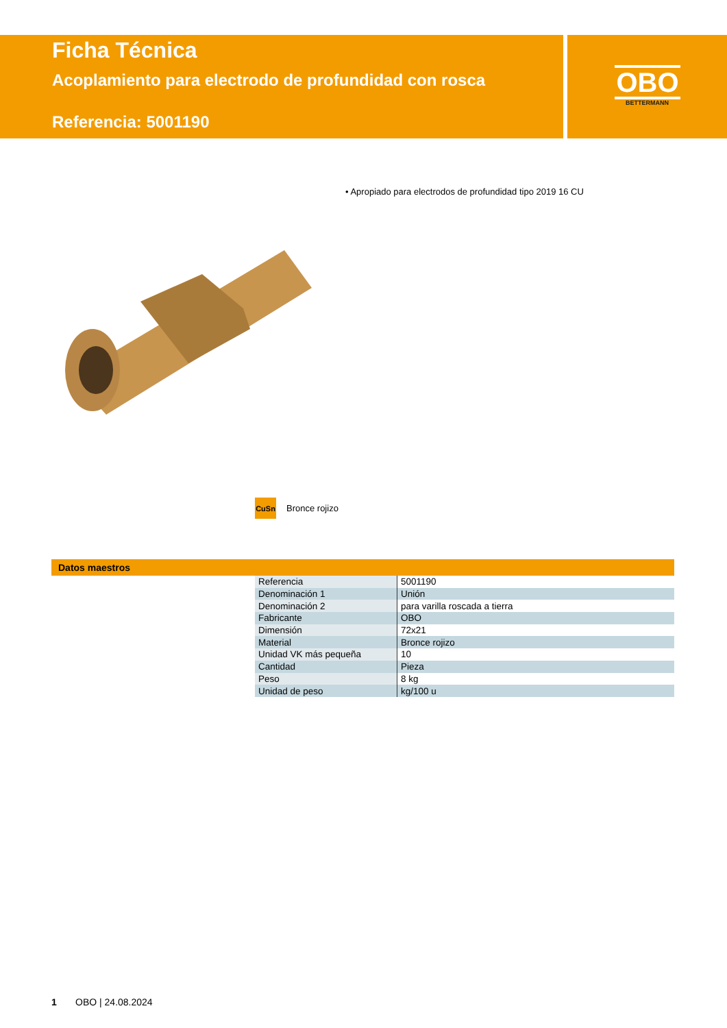Ficha Técnica
Acoplamiento para electrodo de profundidad con rosca
Referencia: 5001190
OBO
BETTERMANN
• Apropiado para electrodos de profundidad tipo 2019 16 CU
CuSn
Bronce rojizo
Datos maestros
| Referencia | 5001190 |
| Denominación 1 | Unión |
| Denominación 2 | para varilla roscada a tierra |
| Fabricante | OBO |
| Dimensión | 72x21 |
| Material | Bronce rojizo |
| Unidad VK más pequeña | 10 |
| Cantidad | Pieza |
| Peso | 8 kg |
| Unidad de peso | kg/100 u |
1 OBO | 24.08.2024